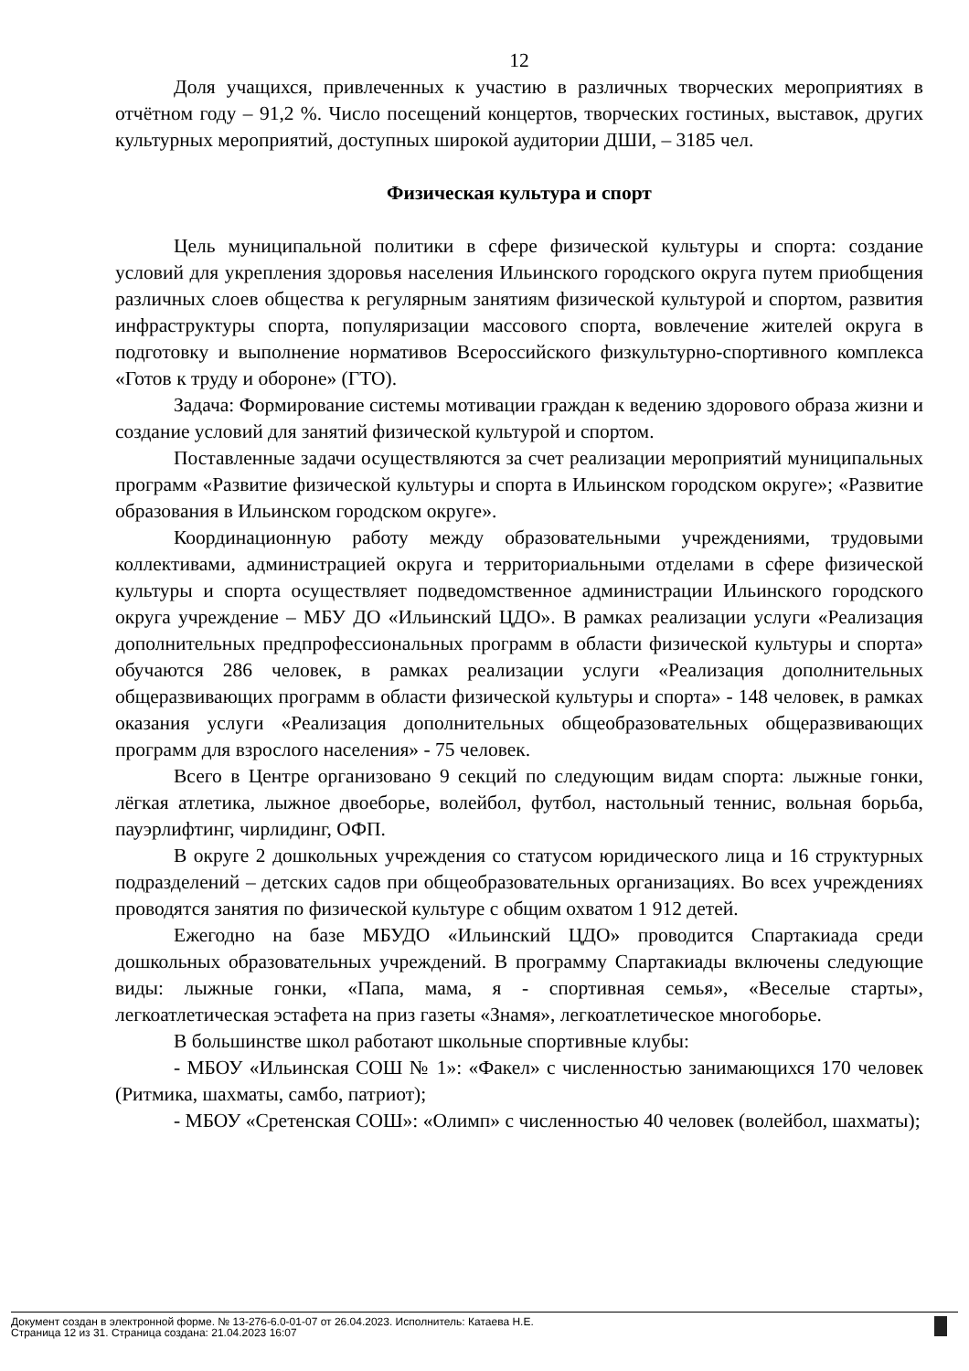12
Доля учащихся, привлеченных к участию в различных творческих мероприятиях в отчётном году – 91,2 %. Число посещений концертов, творческих гостиных, выставок, других культурных мероприятий, доступных широкой аудитории ДШИ, – 3185 чел.
Физическая культура и спорт
Цель муниципальной политики в сфере физической культуры и спорта: создание условий для укрепления здоровья населения Ильинского городского округа путем приобщения различных слоев общества к регулярным занятиям физической культурой и спортом, развития инфраструктуры спорта, популяризации массового спорта, вовлечение жителей округа в подготовку и выполнение нормативов Всероссийского физкультурно-спортивного комплекса «Готов к труду и обороне» (ГТО).
Задача: Формирование системы мотивации граждан к ведению здорового образа жизни и создание условий для занятий физической культурой и спортом.
Поставленные задачи осуществляются за счет реализации мероприятий муниципальных программ «Развитие физической культуры и спорта в Ильинском городском округе»; «Развитие образования в Ильинском городском округе».
Координационную работу между образовательными учреждениями, трудовыми коллективами, администрацией округа и территориальными отделами в сфере физической культуры и спорта осуществляет подведомственное администрации Ильинского городского округа учреждение – МБУ ДО «Ильинский ЦДО». В рамках реализации услуги «Реализация дополнительных предпрофессиональных программ в области физической культуры и спорта» обучаются 286 человек, в рамках реализации услуги «Реализация дополнительных общеразвивающих программ в области физической культуры и спорта» - 148 человек, в рамках оказания услуги «Реализация дополнительных общеобразовательных общеразвивающих программ для взрослого населения» - 75 человек.
Всего в Центре организовано 9 секций по следующим видам спорта: лыжные гонки, лёгкая атлетика, лыжное двоеборье, волейбол, футбол, настольный теннис, вольная борьба, пауэрлифтинг, чирлидинг, ОФП.
В округе 2 дошкольных учреждения со статусом юридического лица и 16 структурных подразделений – детских садов при общеобразовательных организациях. Во всех учреждениях проводятся занятия по физической культуре с общим охватом 1 912 детей.
Ежегодно на базе МБУДО «Ильинский ЦДО» проводится Спартакиада среди дошкольных образовательных учреждений. В программу Спартакиады включены следующие виды: лыжные гонки, «Папа, мама, я - спортивная семья», «Веселые старты», легкоатлетическая эстафета на приз газеты «Знамя», легкоатлетическое многоборье.
В большинстве школ работают школьные спортивные клубы:
- МБОУ «Ильинская СОШ № 1»: «Факел» с численностью занимающихся 170 человек (Ритмика, шахматы, самбо, патриот);
- МБОУ «Сретенская СОШ»: «Олимп» с численностью 40 человек (волейбол, шахматы);
Документ создан в электронной форме. № 13-276-6.0-01-07 от 26.04.2023. Исполнитель: Катаева Н.Е.
Страница 12 из 31. Страница создана: 21.04.2023 16:07